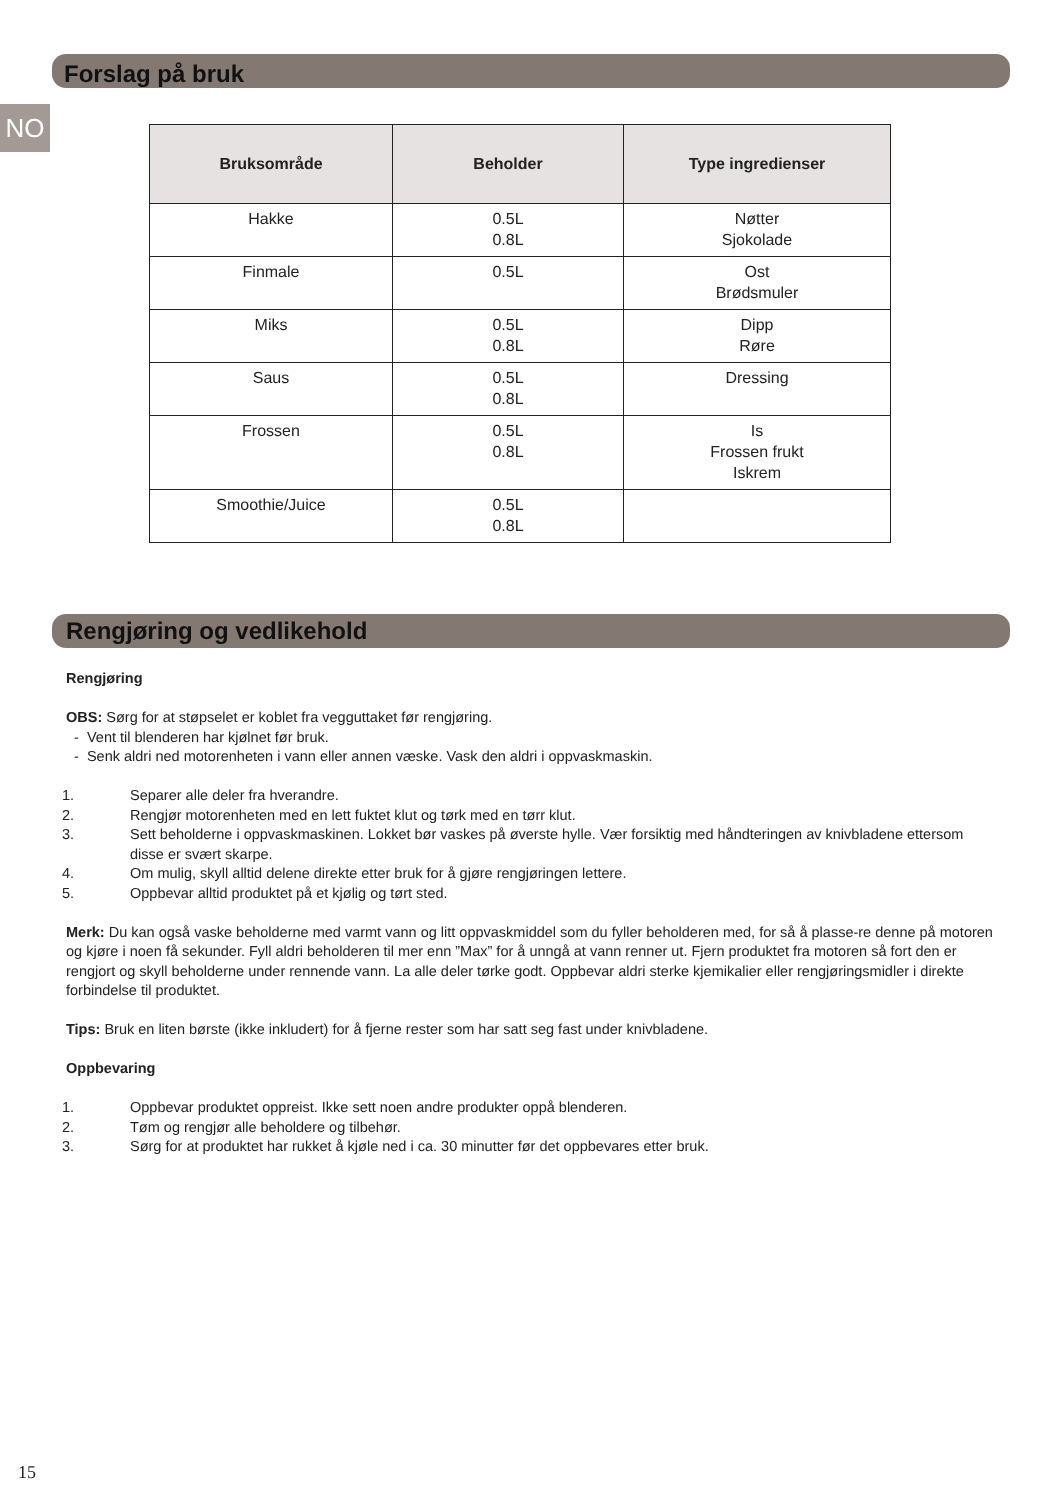Forslag på bruk
NO
| Bruksområde | Beholder | Type ingredienser |
| --- | --- | --- |
| Hakke | 0.5L 0.8L | Nøtter Sjokolade |
| Finmale | 0.5L | Ost Brødsmuler |
| Miks | 0.5L 0.8L | Dipp Røre |
| Saus | 0.5L 0.8L | Dressing |
| Frossen | 0.5L 0.8L | Is Frossen frukt Iskrem |
| Smoothie/Juice | 0.5L 0.8L | |
Rengjøring og vedlikehold
Rengjøring
OBS: Sørg for at støpselet er koblet fra vegguttaket før rengjøring.
- Vent til blenderen har kjølnet før bruk.
- Senk aldri ned motorenheten i vann eller annen væske. Vask den aldri i oppvaskmaskin.
1. Separer alle deler fra hverandre.
2. Rengjør motorenheten med en lett fuktet klut og tørk med en tørr klut.
3. Sett beholderne i oppvaskmaskinen. Lokket bør vaskes på øverste hylle. Vær forsiktig med håndteringen av knivbladene ettersom disse er svært skarpe.
4. Om mulig, skyll alltid delene direkte etter bruk for å gjøre rengjøringen lettere.
5. Oppbevar alltid produktet på et kjølig og tørt sted.
Merk: Du kan også vaske beholderne med varmt vann og litt oppvaskmiddel som du fyller beholderen med, for så å plasse-re denne på motoren og kjøre i noen få sekunder. Fyll aldri beholderen til mer enn ”Max” for å unngå at vann renner ut. Fjern produktet fra motoren så fort den er rengjort og skyll beholderne under rennende vann. La alle deler tørke godt. Oppbevar aldri sterke kjemikalier eller rengjøringsmidler i direkte forbindelse til produktet.
Tips: Bruk en liten børste (ikke inkludert) for å fjerne rester som har satt seg fast under knivbladene.
Oppbevaring
1. Oppbevar produktet oppreist. Ikke sett noen andre produkter oppå blenderen.
2. Tøm og rengjør alle beholdere og tilbehør.
3. Sørg for at produktet har rukket å kjøle ned i ca. 30 minutter før det oppbevares etter bruk.
15